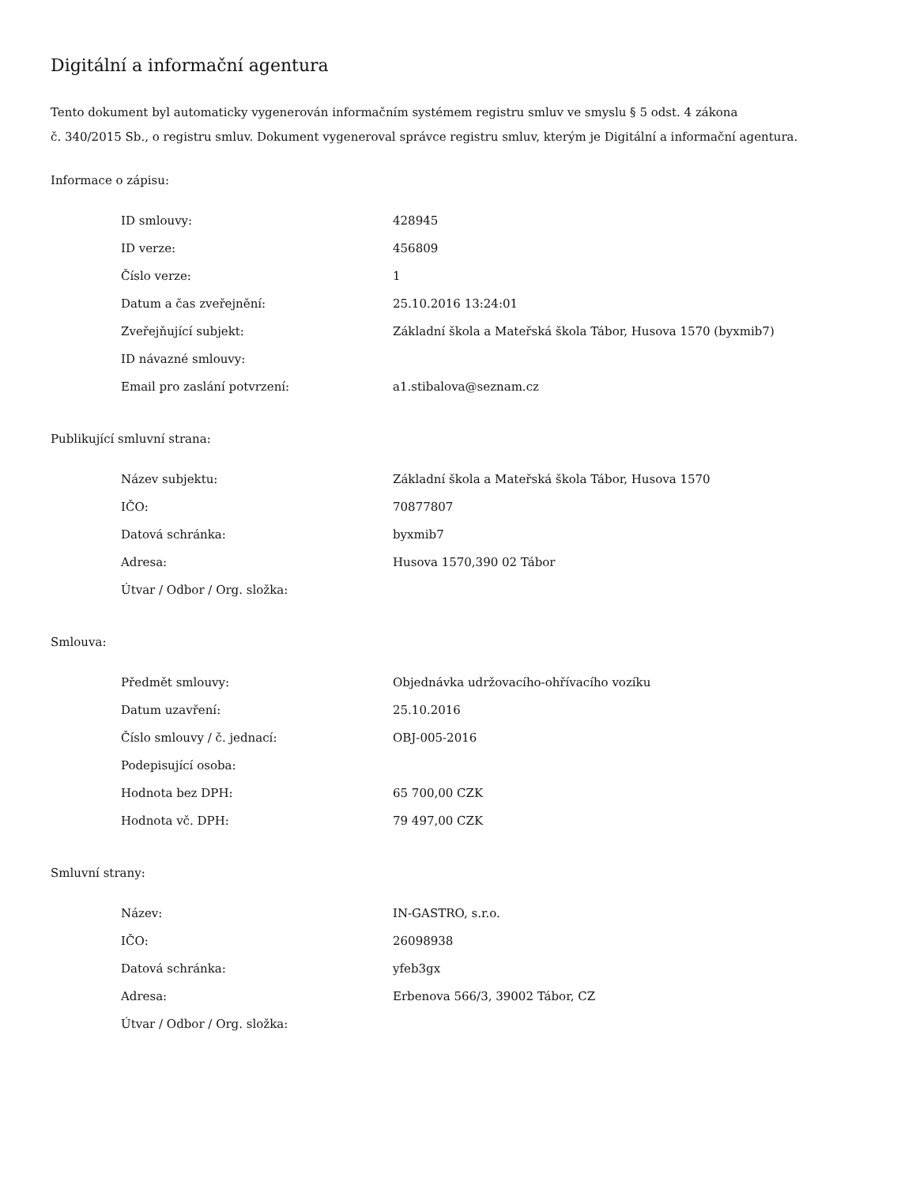Digitální a informační agentura
Tento dokument byl automaticky vygenerován informačním systémem registru smluv ve smyslu § 5 odst. 4 zákona
č. 340/2015 Sb., o registru smluv. Dokument vygeneroval správce registru smluv, kterým je Digitální a informační agentura.
Informace o zápisu:
| ID smlouvy: | 428945 |
| ID verze: | 456809 |
| Číslo verze: | 1 |
| Datum a čas zveřejnění: | 25.10.2016 13:24:01 |
| Zveřejňující subjekt: | Základní škola a Mateřská škola Tábor, Husova 1570 (byxmib7) |
| ID návazné smlouvy: | |
| Email pro zaslání potvrzení: | a1.stibalova@seznam.cz |
Publikující smluvní strana:
| Název subjektu: | Základní škola a Mateřská škola Tábor, Husova 1570 |
| IČO: | 70877807 |
| Datová schránka: | byxmib7 |
| Adresa: | Husova 1570,390 02 Tábor |
| Útvar / Odbor / Org. složka: | |
Smlouva:
| Předmět smlouvy: | Objednávka udržovacího-ohřívacího vozíku |
| Datum uzavření: | 25.10.2016 |
| Číslo smlouvy / č. jednací: | OBJ-005-2016 |
| Podepisující osoba: | |
| Hodnota bez DPH: | 65 700,00 CZK |
| Hodnota vč. DPH: | 79 497,00 CZK |
Smluvní strany:
| Název: | IN-GASTRO, s.r.o. |
| IČO: | 26098938 |
| Datová schránka: | yfeb3gx |
| Adresa: | Erbenova 566/3, 39002 Tábor, CZ |
| Útvar / Odbor / Org. složka: | |